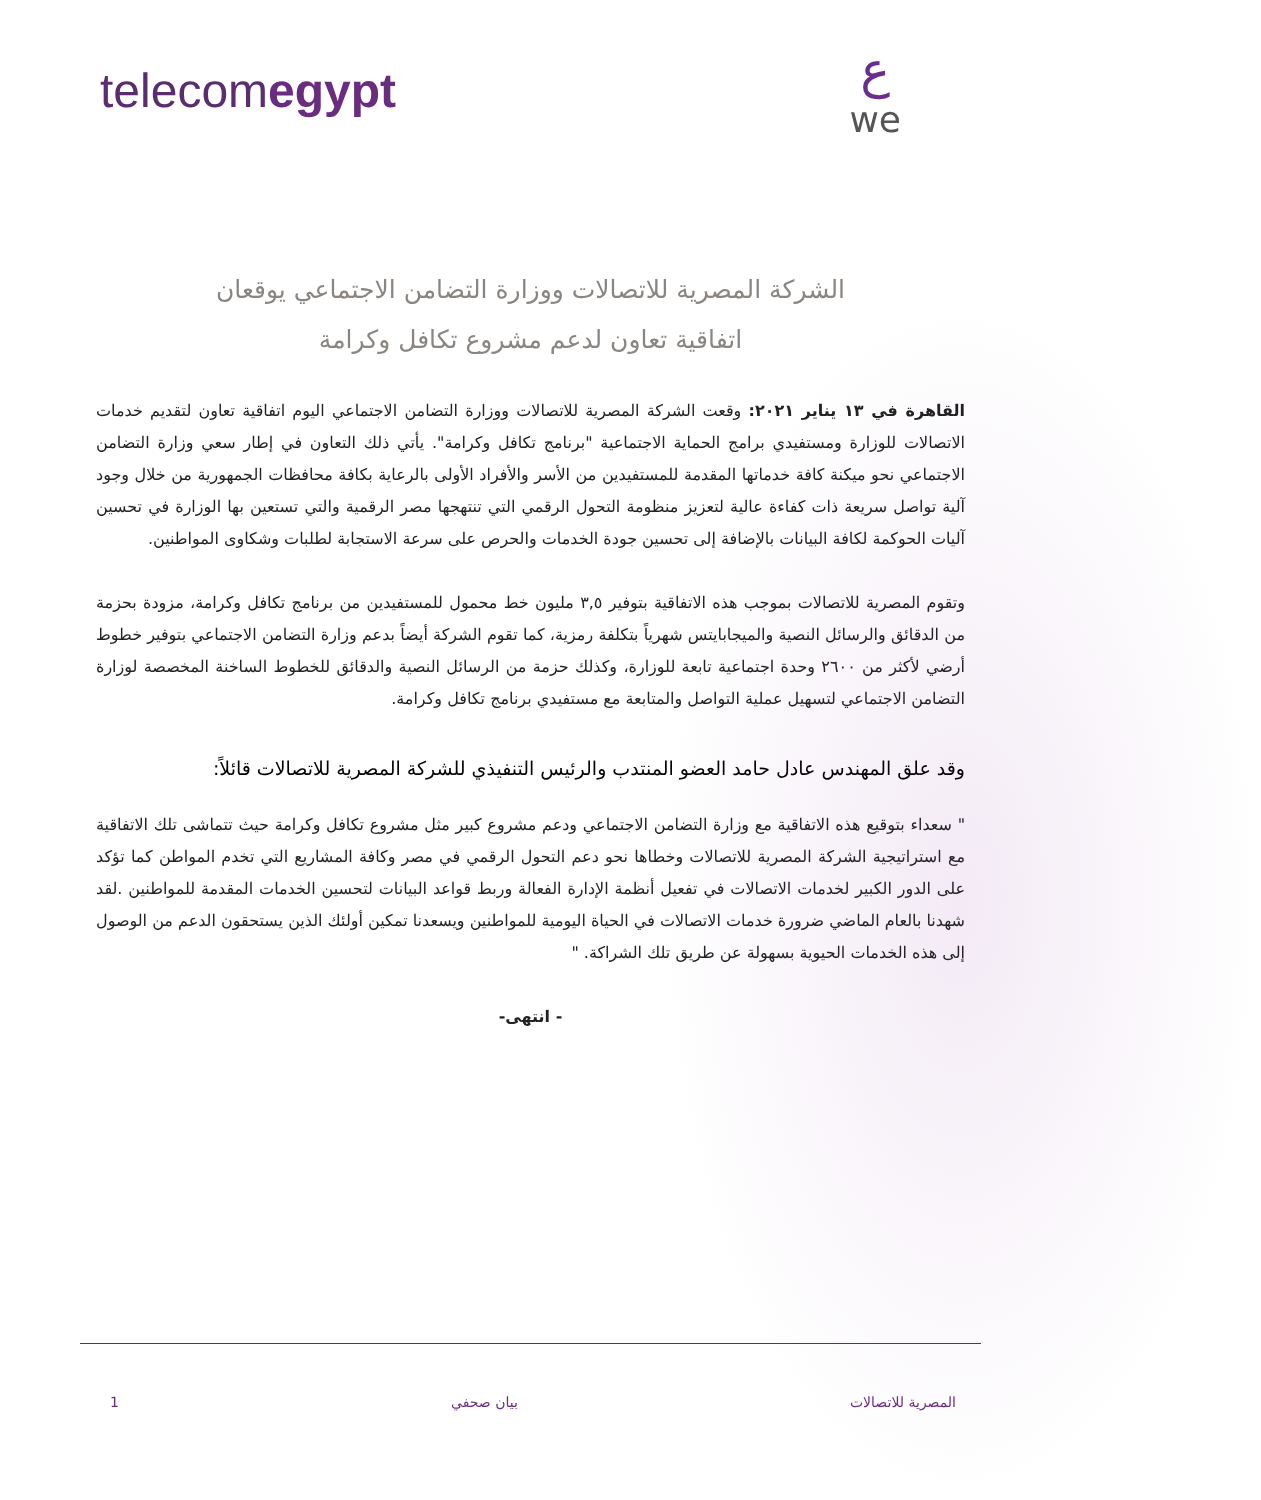telecomegypt عwe
الشركة المصرية للاتصالات ووزارة التضامن الاجتماعي يوقعان
اتفاقية تعاون لدعم مشروع تكافل وكرامة
القاهرة في ١٣ يناير ٢٠٢١: وقعت الشركة المصرية للاتصالات ووزارة التضامن الاجتماعي اليوم اتفاقية تعاون لتقديم خدمات الاتصالات للوزارة ومستفيدي برامج الحماية الاجتماعية "برنامج تكافل وكرامة". يأتي ذلك التعاون في إطار سعي وزارة التضامن الاجتماعي نحو ميكنة كافة خدماتها المقدمة للمستفيدين من الأسر والأفراد الأولى بالرعاية بكافة محافظات الجمهورية من خلال وجود آلية تواصل سريعة ذات كفاءة عالية لتعزيز منظومة التحول الرقمي التي تنتهجها مصر الرقمية والتي تستعين بها الوزارة في تحسين آليات الحوكمة لكافة البيانات بالإضافة إلى تحسين جودة الخدمات والحرص على سرعة الاستجابة لطلبات وشكاوى المواطنين.
وتقوم المصرية للاتصالات بموجب هذه الاتفاقية بتوفير ٣,٥ مليون خط محمول للمستفيدين من برنامج تكافل وكرامة، مزودة بحزمة من الدقائق والرسائل النصية والميجابايتس شهرياً بتكلفة رمزية، كما تقوم الشركة أيضاً بدعم وزارة التضامن الاجتماعي بتوفير خطوط أرضي لأكثر من ٢٦٠٠ وحدة اجتماعية تابعة للوزارة، وكذلك حزمة من الرسائل النصية والدقائق للخطوط الساخنة المخصصة لوزارة التضامن الاجتماعي لتسهيل عملية التواصل والمتابعة مع مستفيدي برنامج تكافل وكرامة.
وقد علق المهندس عادل حامد العضو المنتدب والرئيس التنفيذي للشركة المصرية للاتصالات قائلاً:
" سعداء بتوقيع هذه الاتفاقية مع وزارة التضامن الاجتماعي ودعم مشروع كبير مثل مشروع تكافل وكرامة حيث تتماشى تلك الاتفاقية مع استراتيجية الشركة المصرية للاتصالات وخطاها نحو دعم التحول الرقمي في مصر وكافة المشاريع التي تخدم المواطن كما تؤكد على الدور الكبير لخدمات الاتصالات في تفعيل أنظمة الإدارة الفعالة وربط قواعد البيانات لتحسين الخدمات المقدمة للمواطنين .لقد شهدنا بالعام الماضي ضرورة خدمات الاتصالات في الحياة اليومية للمواطنين ويسعدنا تمكين أولئك الذين يستحقون الدعم من الوصول إلى هذه الخدمات الحيوية بسهولة عن طريق تلك الشراكة. "
- انتهى-
المصرية للاتصالات بيان صحفي 1